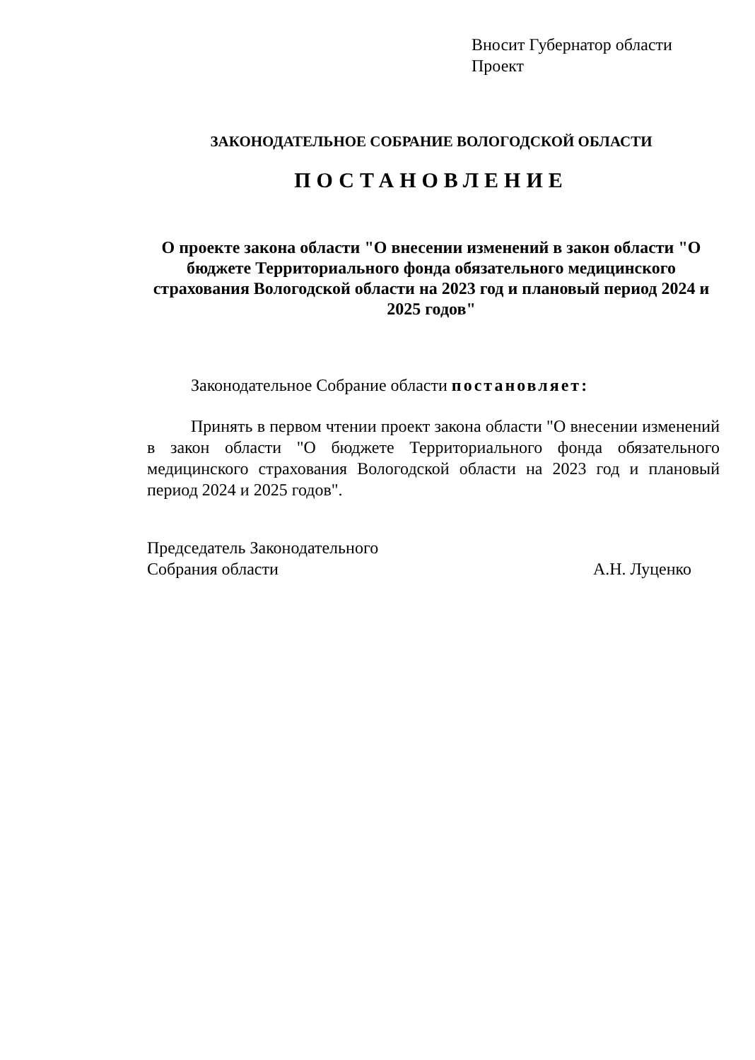Вносит Губернатор области
Проект
ЗАКОНОДАТЕЛЬНОЕ СОБРАНИЕ ВОЛОГОДСКОЙ ОБЛАСТИ
ПОСТАНОВЛЕНИЕ
О проекте закона области "О внесении изменений в закон области "О бюджете Территориального фонда обязательного медицинского страхования Вологодской области на 2023 год и плановый период 2024 и 2025 годов"
Законодательное Собрание области постановляет:
Принять в первом чтении проект закона области "О внесении изменений в закон области "О бюджете Территориального фонда обязательного медицинского страхования Вологодской области на 2023 год и плановый период 2024 и 2025 годов".
Председатель Законодательного
Собрания области
А.Н. Луценко